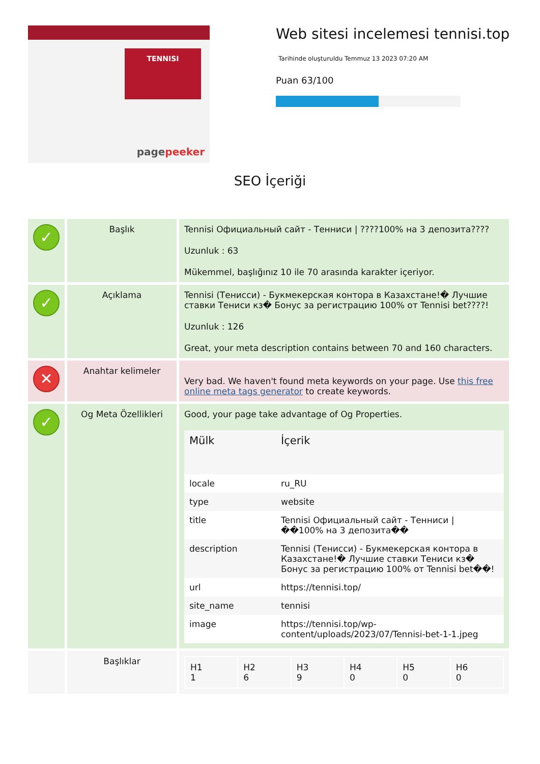TENNISI
pagepeeker
Web sitesi incelemesi tennisi.top
Tarihinde oluşturuldu Temmuz 13 2023 07:20 AM
Puan 63/100
SEO İçeriği
| ✓ | Başlık | Tennisi Официальный сайт - Тенниси / ????100% на 3 депозита???? Uzunluk : 63 Mükemmel, başlığınız 10 ile 70 arasında karakter içeriyor. |
| ✓ | Açıklama | Tennisi (Тенисси) - Букмекерская контора в Казахстане!� Лучшие ставки Тениси кз� Бонус за регистрацию 100% от Tennisi bet????! Uzunluk : 126 Great, your meta description contains between 70 and 160 characters. |
| ✕ | Anahtar kelimeler | Very bad. We haven't found meta keywords on your page. Use this free online meta tags generator to create keywords. |
| ✓ | Og Meta Özellikleri | Good, your page take advantage of Og Properties. / Mülk / İçerik / / --- / --- / / locale / ru_RU / / type / website / / title / Tennisi Официальный сайт - Тенниси / ��100% на 3 депозита�� / / description / Tennisi (Тенисси) - Букмекерская контора в Казахстане!� Лучшие ставки Тениси кз� Бонус за регистрацию 100% от Tennisi bet��! / / url / https://tennisi.top/ / / site_name / tennisi / / image / https://tennisi.top/wp-content/uploads/2023/07/Tennisi-bet-1-1.jpeg / |
| | Başlıklar | / H1 1 / H2 6 / H3 9 / H4 0 / H5 0 / H6 0 / |